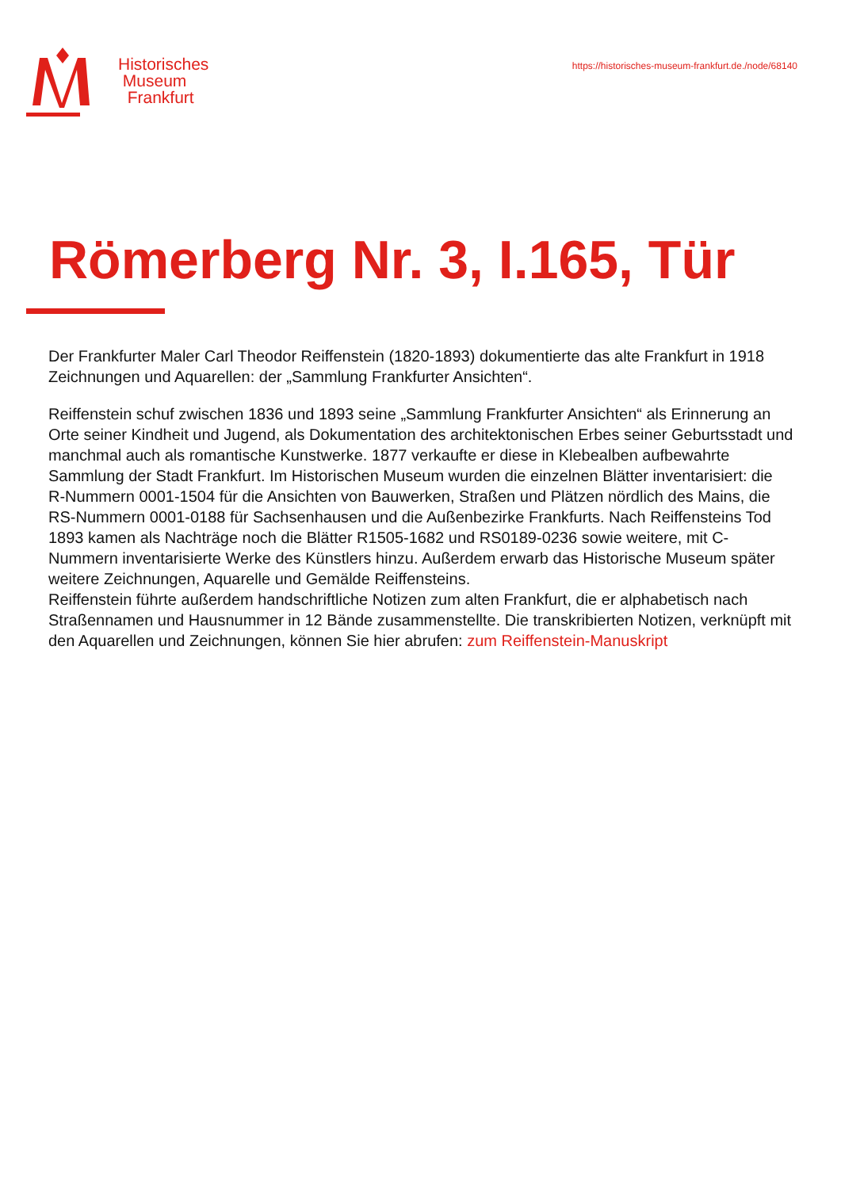Historisches
Museum
Frankfurt
https://historisches-museum-frankfurt.de./node/68140
Römerberg Nr. 3, I.165, Tür
Der Frankfurter Maler Carl Theodor Reiffenstein (1820-1893) dokumentierte das alte Frankfurt in 1918 Zeichnungen und Aquarellen: der „Sammlung Frankfurter Ansichten“.
Reiffenstein schuf zwischen 1836 und 1893 seine „Sammlung Frankfurter Ansichten“ als Erinnerung an Orte seiner Kindheit und Jugend, als Dokumentation des architektonischen Erbes seiner Geburtsstadt und manchmal auch als romantische Kunstwerke. 1877 verkaufte er diese in Klebealben aufbewahrte Sammlung der Stadt Frankfurt. Im Historischen Museum wurden die einzelnen Blätter inventarisiert: die R-Nummern 0001-1504 für die Ansichten von Bauwerken, Straßen und Plätzen nördlich des Mains, die RS-Nummern 0001-0188 für Sachsenhausen und die Außenbezirke Frankfurts. Nach Reiffensteins Tod 1893 kamen als Nachträge noch die Blätter R1505-1682 und RS0189-0236 sowie weitere, mit C-Nummern inventarisierte Werke des Künstlers hinzu. Außerdem erwarb das Historische Museum später weitere Zeichnungen, Aquarelle und Gemälde Reiffensteins.
Reiffenstein führte außerdem handschriftliche Notizen zum alten Frankfurt, die er alphabetisch nach Straßennamen und Hausnummer in 12 Bände zusammenstellte. Die transkribierten Notizen, verknüpft mit den Aquarellen und Zeichnungen, können Sie hier abrufen: zum Reiffenstein-Manuskript